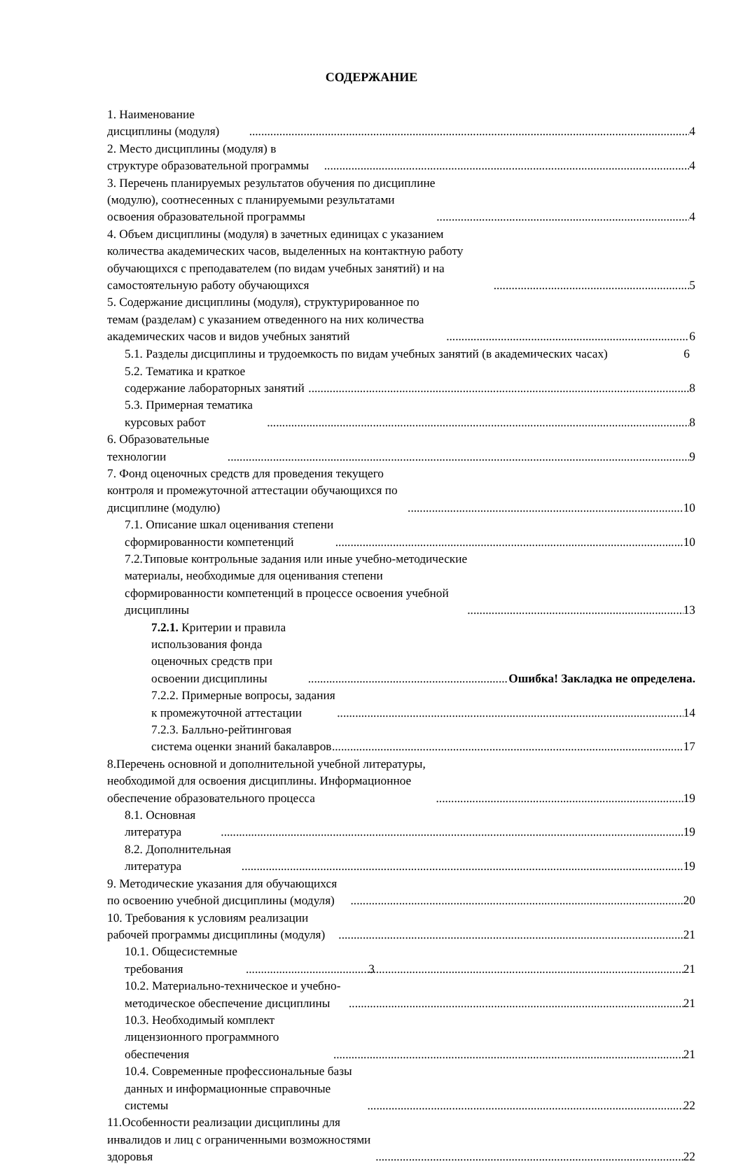СОДЕРЖАНИЕ
1. Наименование дисциплины (модуля) 4
2. Место дисциплины (модуля) в структуре образовательной программы 4
3. Перечень планируемых результатов обучения по дисциплине (модулю), соотнесенных с планируемыми результатами освоения образовательной программы 4
4. Объем дисциплины (модуля) в зачетных единицах с указанием количества академических часов, выделенных на контактную работу обучающихся с преподавателем (по видам учебных занятий) и на самостоятельную работу обучающихся 5
5. Содержание дисциплины (модуля), структурированное по темам (разделам) с указанием отведенного на них количества академических часов и видов учебных занятий 6
5.1. Разделы дисциплины и трудоемкость по видам учебных занятий (в академических часах)
6
5.2. Тематика и краткое содержание лабораторных занятий 8
5.3. Примерная тематика курсовых работ 8
6. Образовательные технологии 9
7. Фонд оценочных средств для проведения текущего контроля и промежуточной аттестации обучающихся по дисциплине (модулю) 10
7.1. Описание шкал оценивания степени сформированности компетенций 10
7.2.Типовые контрольные задания или иные учебно-методические материалы, необходимые для оценивания степени сформированности компетенций в процессе освоения учебной дисциплины 13
7.2.1. Критерии и правила использования фонда оценочных средств при освоении дисциплины Ошибка! Закладка не определена.
7.2.2. Примерные вопросы, задания к промежуточной аттестации 14
7.2.3. Балльно-рейтинговая система оценки знаний бакалавров 17
8.Перечень основной и дополнительной учебной литературы, необходимой для освоения дисциплины. Информационное обеспечение образовательного процесса 19
8.1. Основная литература 19
8.2. Дополнительная литература 19
9. Методические указания для обучающихся по освоению учебной дисциплины (модуля) 20
10. Требования к условиям реализации рабочей программы дисциплины (модуля) 21
10.1. Общесистемные требования 21
10.2. Материально-техническое и учебно-методическое обеспечение дисциплины 21
10.3. Необходимый комплект лицензионного программного обеспечения 21
10.4. Современные профессиональные базы данных и информационные справочные системы 22
11.Особенности реализации дисциплины для инвалидов и лиц с ограниченными возможностями здоровья 22
3